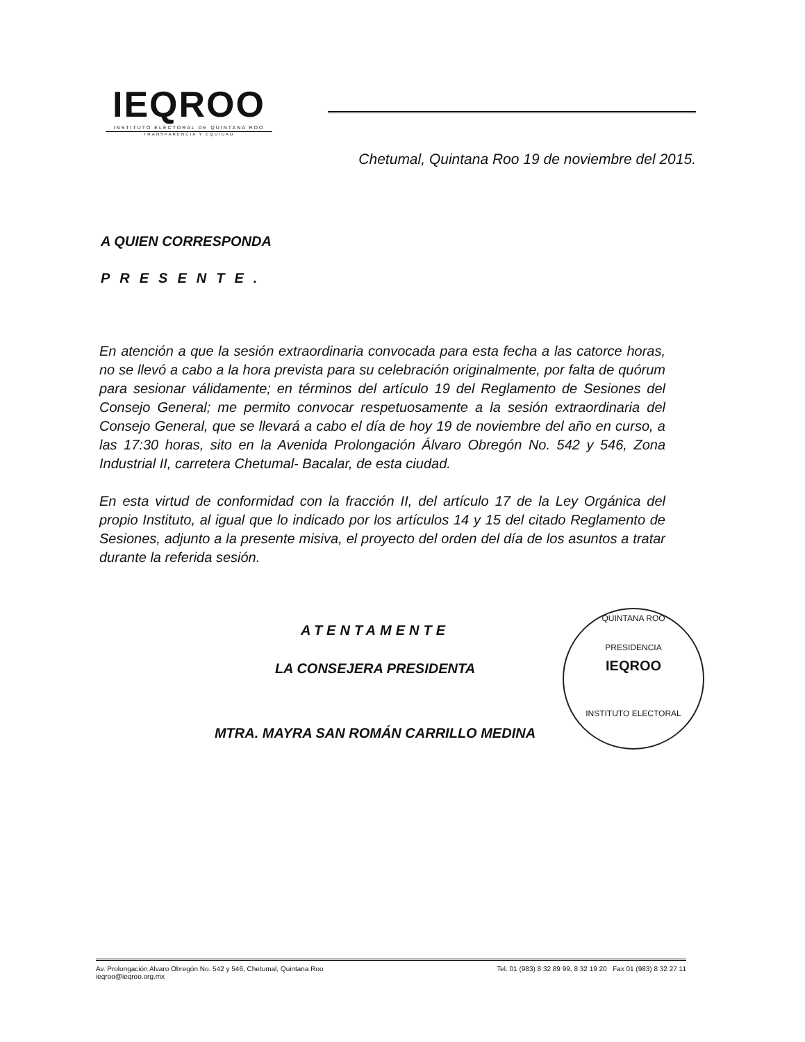IEQROO
INSTITUTO ELECTORAL DE QUINTANA ROO
TRANSPARENCIA Y EQUIDAD
Chetumal, Quintana Roo 19 de noviembre del 2015.
A QUIEN CORRESPONDA
PRESENTE.
En atención a que la sesión extraordinaria convocada para esta fecha a las catorce horas, no se llevó a cabo a la hora prevista para su celebración originalmente, por falta de quórum para sesionar válidamente; en términos del artículo 19 del Reglamento de Sesiones del Consejo General; me permito convocar respetuosamente a la sesión extraordinaria del Consejo General, que se llevará a cabo el día de hoy 19 de noviembre del año en curso, a las 17:30 horas, sito en la Avenida Prolongación Álvaro Obregón No. 542 y 546, Zona Industrial II, carretera Chetumal- Bacalar, de esta ciudad.
En esta virtud de conformidad con la fracción II, del artículo 17 de la Ley Orgánica del propio Instituto, al igual que lo indicado por los artículos 14 y 15 del citado Reglamento de Sesiones, adjunto a la presente misiva, el proyecto del orden del día de los asuntos a tratar durante la referida sesión.
ATENTAMENTE
LA CONSEJERA PRESIDENTA
MTRA. MAYRA SAN ROMÁN CARRILLO MEDINA
QUINTANA ROO
PRESIDENCIA
IEQROO
INSTITUTO ELECTORAL
Av. Prolongación Alvaro Obregón No. 542 y 546, Chetumal, Quintana Roo
ieqroo@ieqroo.org.mx
Tel. 01 (983) 8 32 89 99, 8 32 19 20 Fax 01 (983) 8 32 27 11